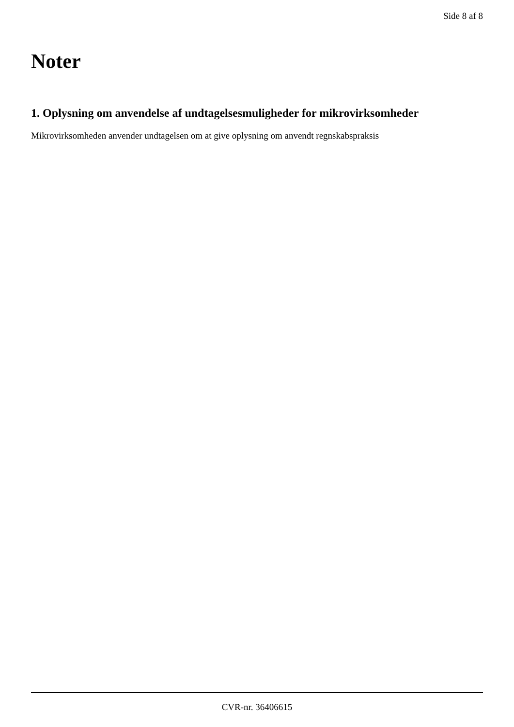Side 8 af 8
Noter
1. Oplysning om anvendelse af undtagelsesmuligheder for mikrovirksomheder
Mikrovirksomheden anvender undtagelsen om at give oplysning om anvendt regnskabspraksis
CVR-nr. 36406615